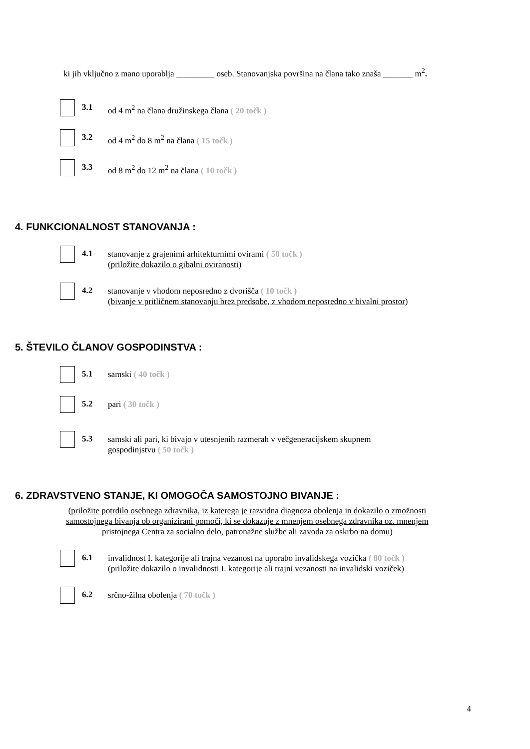ki jih vključno z mano uporablja _________ oseb. Stanovanjska površina na člana tako znaša _______ m<sup>2</sup>.
3.1
od 4 m<sup>2</sup> na člana družinskega člana ( 20 točk )
3.2
od 4 m<sup>2</sup> do 8 m<sup>2</sup> na člana ( 15 točk )
3.3
od 8 m<sup>2</sup> do 12 m<sup>2</sup> na člana ( 10 točk )
4. FUNKCIONALNOST STANOVANJA :
4.1
stanovanje z grajenimi arhitekturnimi ovirami ( 50 točk )
(priložite dokazilo o gibalni oviranosti)
4.2
stanovanje v vhodom neposredno z dvorišča ( 10 točk )
(bivanje v pritličnem stanovanju brez predsobe, z vhodom neposredno v bivalni prostor)
5. ŠTEVILO ČLANOV GOSPODINSTVA :
5.1
samski ( 40 točk )
5.2
pari ( 30 točk )
5.3
samski ali pari, ki bivajo v utesnjenih razmerah v večgeneracijskem skupnem gospodinjstvu ( 50 točk )
6. ZDRAVSTVENO STANJE, KI OMOGOČA SAMOSTOJNO BIVANJE :
(priložite potrdilo osebnega zdravnika, iz katerega je razvidna diagnoza obolenja in dokazilo o zmožnosti samostojnega bivanja ob organizirani pomoči, ki se dokazuje z mnenjem osebnega zdravnika oz. mnenjem pristojnega Centra za socialno delo, patronažne službe ali zavoda za oskrbo na domu)
6.1
invalidnost I. kategorije ali trajna vezanost na uporabo invalidskega vozička ( 80 točk ) (priložite dokazilo o invalidnosti I. kategorije ali trajni vezanosti na invalidski voziček)
6.2
srčno-žilna obolenja ( 70 točk )
4